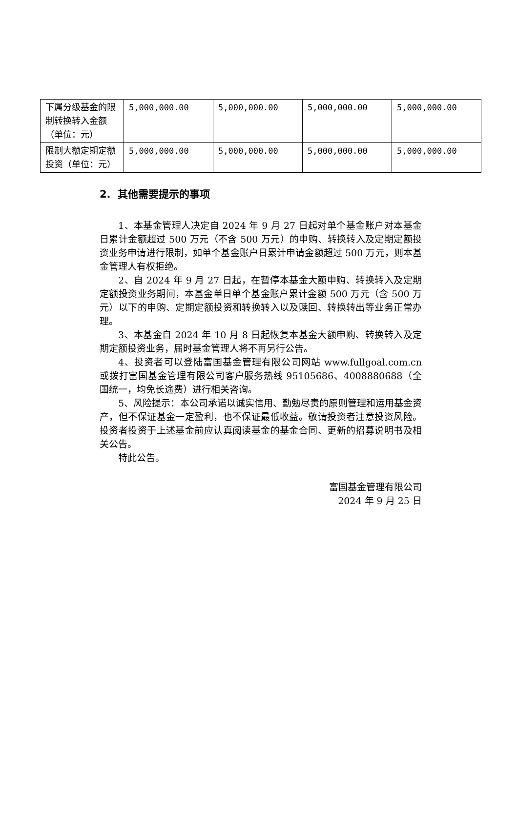| 下属分级基金的限制转换转入金额（单位：元） | 5,000,000.00 | 5,000,000.00 | 5,000,000.00 | 5,000,000.00 |
| 限制大额定期定额投资（单位：元） | 5,000,000.00 | 5,000,000.00 | 5,000,000.00 | 5,000,000.00 |
2. 其他需要提示的事项
1、本基金管理人决定自 2024 年 9 月 27 日起对单个基金账户对本基金日累计金额超过 500 万元（不含 500 万元）的申购、转换转入及定期定额投资业务申请进行限制，如单个基金账户日累计申请金额超过 500 万元，则本基金管理人有权拒绝。
2、自 2024 年 9 月 27 日起，在暂停本基金大额申购、转换转入及定期定额投资业务期间，本基金单日单个基金账户累计金额 500 万元（含 500 万元）以下的申购、定期定额投资和转换转入以及赎回、转换转出等业务正常办理。
3、本基金自 2024 年 10 月 8 日起恢复本基金大额申购、转换转入及定期定额投资业务，届时基金管理人将不再另行公告。
4、投资者可以登陆富国基金管理有限公司网站 www.fullgoal.com.cn 或拨打富国基金管理有限公司客户服务热线 95105686、4008880688（全国统一，均免长途费）进行相关咨询。
5、风险提示：本公司承诺以诚实信用、勤勉尽责的原则管理和运用基金资产，但不保证基金一定盈利，也不保证最低收益。敬请投资者注意投资风险。投资者投资于上述基金前应认真阅读基金的基金合同、更新的招募说明书及相关公告。
特此公告。
富国基金管理有限公司
2024 年 9 月 25 日